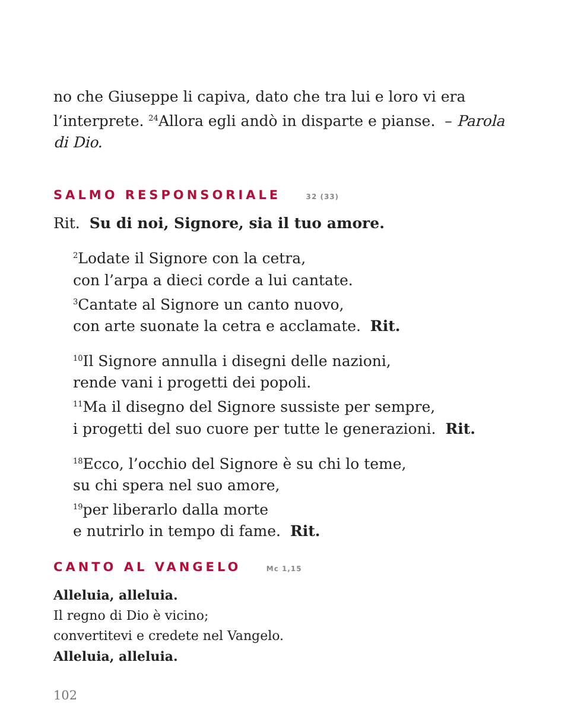no che Giuseppe li capiva, dato che tra lui e loro vi era l’inter­prete. <sup>24</sup>Allora egli andò in disparte e pianse. – Parola di Dio.
SALMO RESPONSORIALE 32 (33)
Rit. Su di noi, Signore, sia il tuo amore.
<sup>2</sup> Lodate il Signore con la cetra,
con l’arpa a dieci corde a lui cantate.
<sup>3</sup> Cantate al Signore un canto nuovo,
con arte suonate la cetra e acclamate. Rit.
<sup>10</sup> Il Signore annulla i disegni delle nazioni,
rende vani i progetti dei popoli.
<sup>11</sup> Ma il disegno del Signore sussiste per sempre,
i progetti del suo cuore per tutte le generazioni. Rit.
<sup>18</sup> Ecco, l’occhio del Signore è su chi lo teme,
su chi spera nel suo amore,
<sup>19</sup> per liberarlo dalla morte
e nutrirlo in tempo di fame. Rit.
CANTO AL VANGELO Mc 1,15
Alleluia, alleluia.
Il regno di Dio è vicino;
convertitevi e credete nel Vangelo.
Alleluia, alleluia.
102